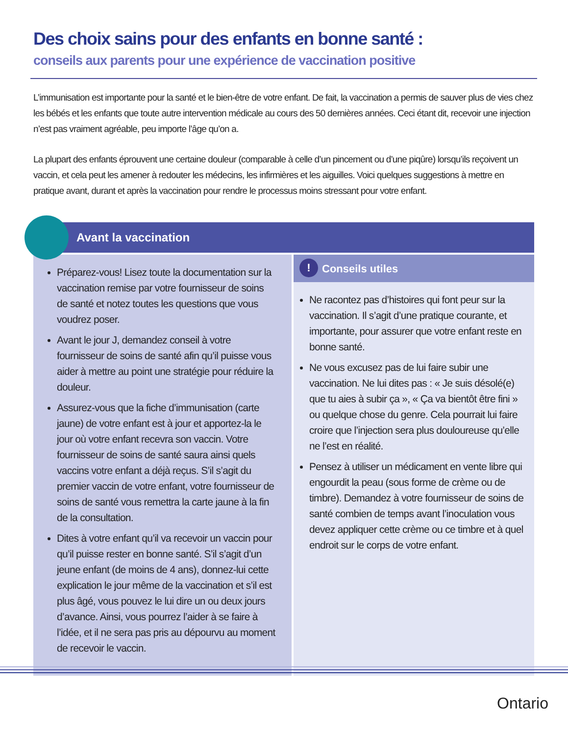Des choix sains pour des enfants en bonne santé :
conseils aux parents pour une expérience de vaccination positive
L’immunisation est importante pour la santé et le bien-être de votre enfant. De fait, la vaccination a permis de sauver plus de vies chez les bébés et les enfants que toute autre intervention médicale au cours des 50 dernières années. Ceci étant dit, recevoir une injection n’est pas vraiment agréable, peu importe l’âge qu’on a.
La plupart des enfants éprouvent une certaine douleur (comparable à celle d’un pincement ou d’une piqûre) lorsqu’ils reçoivent un vaccin, et cela peut les amener à redouter les médecins, les infirmières et les aiguilles. Voici quelques suggestions à mettre en pratique avant, durant et après la vaccination pour rendre le processus moins stressant pour votre enfant.
Avant la vaccination
Préparez-vous! Lisez toute la documentation sur la vaccination remise par votre fournisseur de soins de santé et notez toutes les questions que vous voudrez poser.
Avant le jour J, demandez conseil à votre fournisseur de soins de santé afin qu’il puisse vous aider à mettre au point une stratégie pour réduire la douleur.
Assurez-vous que la fiche d’immunisation (carte jaune) de votre enfant est à jour et apportez-la le jour où votre enfant recevra son vaccin. Votre fournisseur de soins de santé saura ainsi quels vaccins votre enfant a déjà reçus. S’il s’agit du premier vaccin de votre enfant, votre fournisseur de soins de santé vous remettra la carte jaune à la fin de la consultation.
Dites à votre enfant qu’il va recevoir un vaccin pour qu’il puisse rester en bonne santé. S’il s’agit d’un jeune enfant (de moins de 4 ans), donnez-lui cette explication le jour même de la vaccination et s’il est plus âgé, vous pouvez le lui dire un ou deux jours d’avance. Ainsi, vous pourrez l’aider à se faire à l’idée, et il ne sera pas pris au dépourvu au moment de recevoir le vaccin.
! Conseils utiles
Ne racontez pas d’histoires qui font peur sur la vaccination. Il s’agit d’une pratique courante, et importante, pour assurer que votre enfant reste en bonne santé.
Ne vous excusez pas de lui faire subir une vaccination. Ne lui dites pas : « Je suis désolé(e) que tu aies à subir ça », « Ça va bientôt être fini » ou quelque chose du genre. Cela pourrait lui faire croire que l’injection sera plus douloureuse qu’elle ne l’est en réalité.
Pensez à utiliser un médicament en vente libre qui engourdit la peau (sous forme de crème ou de timbre). Demandez à votre fournisseur de soins de santé combien de temps avant l’inoculation vous devez appliquer cette crème ou ce timbre et à quel endroit sur le corps de votre enfant.
Ontario